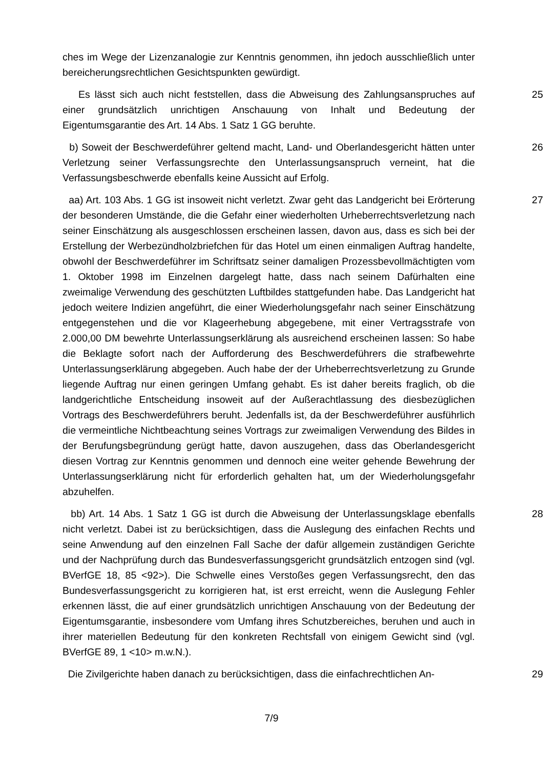ches im Wege der Lizenzanalogie zur Kenntnis genommen, ihn jedoch ausschließlich unter bereicherungsrechtlichen Gesichtspunkten gewürdigt.
Es lässt sich auch nicht feststellen, dass die Abweisung des Zahlungsanspruches auf einer grundsätzlich unrichtigen Anschauung von Inhalt und Bedeutung der Eigentumsgarantie des Art. 14 Abs. 1 Satz 1 GG beruhte.
25
b) Soweit der Beschwerdeführer geltend macht, Land- und Oberlandesgericht hätten unter Verletzung seiner Verfassungsrechte den Unterlassungsanspruch verneint, hat die Verfassungsbeschwerde ebenfalls keine Aussicht auf Erfolg.
26
aa) Art. 103 Abs. 1 GG ist insoweit nicht verletzt. Zwar geht das Landgericht bei Erörterung der besonderen Umstände, die die Gefahr einer wiederholten Urheberrechtsverletzung nach seiner Einschätzung als ausgeschlossen erscheinen lassen, davon aus, dass es sich bei der Erstellung der Werbezündholzbriefchen für das Hotel um einen einmaligen Auftrag handelte, obwohl der Beschwerdeführer im Schriftsatz seiner damaligen Prozessbevollmächtigten vom 1. Oktober 1998 im Einzelnen dargelegt hatte, dass nach seinem Dafürhalten eine zweimalige Verwendung des geschützten Luftbildes stattgefunden habe. Das Landgericht hat jedoch weitere Indizien angeführt, die einer Wiederholungsgefahr nach seiner Einschätzung entgegenstehen und die vor Klageerhebung abgegebene, mit einer Vertragsstrafe von 2.000,00 DM bewehrte Unterlassungserklärung als ausreichend erscheinen lassen: So habe die Beklagte sofort nach der Aufforderung des Beschwerdeführers die strafbewehrte Unterlassungserklärung abgegeben. Auch habe der der Urheberrechtsverletzung zu Grunde liegende Auftrag nur einen geringen Umfang gehabt. Es ist daher bereits fraglich, ob die landgerichtliche Entscheidung insoweit auf der Außerachtlassung des diesbezüglichen Vortrags des Beschwerdeführers beruht. Jedenfalls ist, da der Beschwerdeführer ausführlich die vermeintliche Nichtbeachtung seines Vortrags zur zweimaligen Verwendung des Bildes in der Berufungsbegründung gerügt hatte, davon auszugehen, dass das Oberlandesgericht diesen Vortrag zur Kenntnis genommen und dennoch eine weiter gehende Bewehrung der Unterlassungserklärung nicht für erforderlich gehalten hat, um der Wiederholungsgefahr abzuhelfen.
27
bb) Art. 14 Abs. 1 Satz 1 GG ist durch die Abweisung der Unterlassungsklage ebenfalls nicht verletzt. Dabei ist zu berücksichtigen, dass die Auslegung des einfachen Rechts und seine Anwendung auf den einzelnen Fall Sache der dafür allgemein zuständigen Gerichte und der Nachprüfung durch das Bundesverfassungsgericht grundsätzlich entzogen sind (vgl. BVerfGE 18, 85 <92>). Die Schwelle eines Verstoßes gegen Verfassungsrecht, den das Bundesverfassungsgericht zu korrigieren hat, ist erst erreicht, wenn die Auslegung Fehler erkennen lässt, die auf einer grundsätzlich unrichtigen Anschauung von der Bedeutung der Eigentumsgarantie, insbesondere vom Umfang ihres Schutzbereiches, beruhen und auch in ihrer materiellen Bedeutung für den konkreten Rechtsfall von einigem Gewicht sind (vgl. BVerfGE 89, 1 <10> m.w.N.).
28
Die Zivilgerichte haben danach zu berücksichtigen, dass die einfachrechtlichen An-
29
7/9